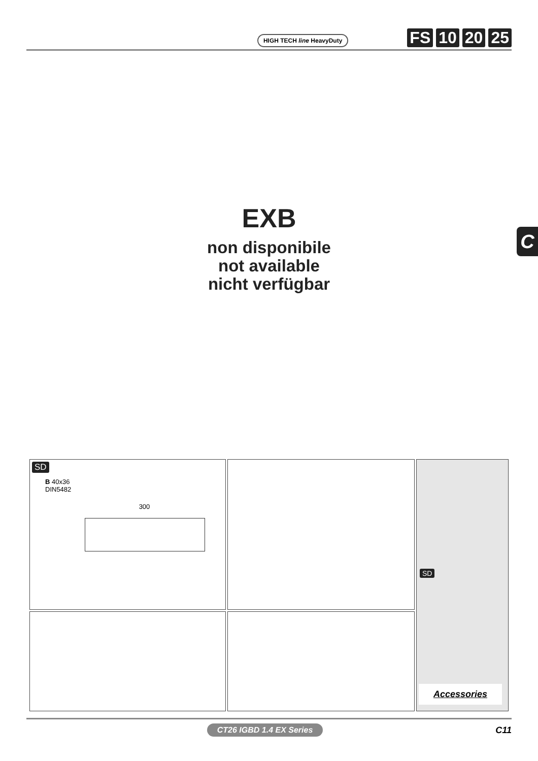HIGH TECH line HeavyDuty
FS 10 20 25
EXB
non disponibile
not available
nicht verfügbar
C
SD
B 40x36
DIN5482
300
SD
Accessories
CT26 IGBD 1.4 EX Series
C11